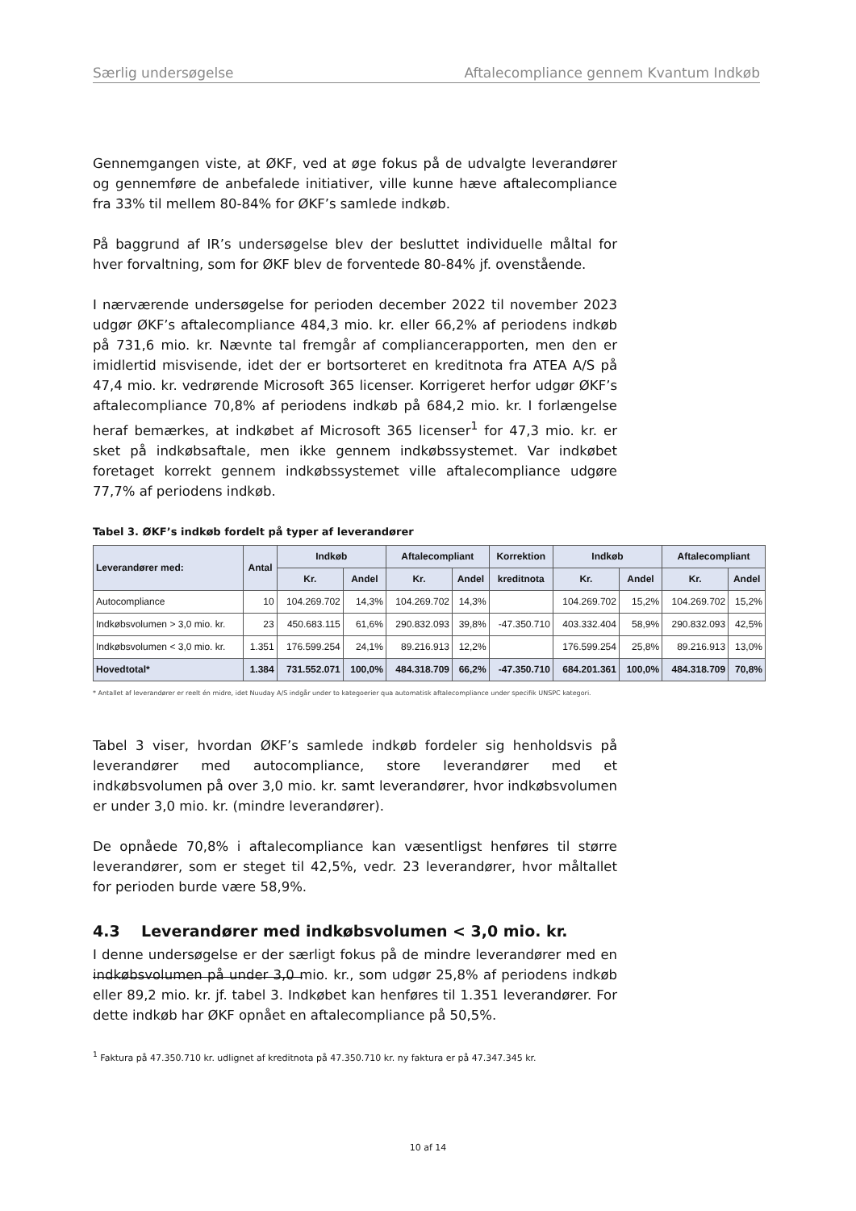Særlig undersøgelse Aftalecompliance gennem Kvantum Indkøb
Gennemgangen viste, at ØKF, ved at øge fokus på de udvalgte leverandører og gennemføre de anbefalede initiativer, ville kunne hæve aftalecompliance fra 33% til mellem 80-84% for ØKF’s samlede indkøb.
På baggrund af IR’s undersøgelse blev der besluttet individuelle måltal for hver forvaltning, som for ØKF blev de forventede 80-84% jf. ovenstående.
I nærværende undersøgelse for perioden december 2022 til november 2023 udgør ØKF’s aftalecompliance 484,3 mio. kr. eller 66,2% af periodens indkøb på 731,6 mio. kr. Nævnte tal fremgår af compliancerapporten, men den er imidlertid misvisende, idet der er bortsorteret en kreditnota fra ATEA A/S på 47,4 mio. kr. vedrørende Microsoft 365 licenser. Korrigeret herfor udgør ØKF’s aftalecompliance 70,8% af periodens indkøb på 684,2 mio. kr. I forlængelse heraf bemærkes, at indkøbet af Microsoft 365 licenser<sup>1</sup> for 47,3 mio. kr. er sket på indkøbsaftale, men ikke gennem indkøbssystemet. Var indkøbet foretaget korrekt gennem indkøbssystemet ville aftalecompliance udgøre 77,7% af periodens indkøb.
Tabel 3. ØKF’s indkøb fordelt på typer af leverandører
| Leverandører med: | Antal | Indkøb | | Aftalecompliant | | Korrektion | Indkøb | | Aftalecompliant | |
| --- | --- | --- | --- | --- | --- | --- | --- | --- | --- | --- |
| | | Kr. | Andel | Kr. | Andel | kreditnota | Kr. | Andel | Kr. | Andel |
| Autocompliance | 10 | 104.269.702 | 14,3% | 104.269.702 | 14,3% | | 104.269.702 | 15,2% | 104.269.702 | 15,2% |
| Indkøbsvolumen > 3,0 mio. kr. | 23 | 450.683.115 | 61,6% | 290.832.093 | 39,8% | -47.350.710 | 403.332.404 | 58,9% | 290.832.093 | 42,5% |
| Indkøbsvolumen < 3,0 mio. kr. | 1.351 | 176.599.254 | 24,1% | 89.216.913 | 12,2% | | 176.599.254 | 25,8% | 89.216.913 | 13,0% |
| Hovedtotal* | 1.384 | 731.552.071 | 100,0% | 484.318.709 | 66,2% | -47.350.710 | 684.201.361 | 100,0% | 484.318.709 | 70,8% |
* Antallet af leverandører er reelt én midre, idet Nuuday A/S indgår under to kategoerier qua automatisk aftalecompliance under specifik UNSPC kategori.
Tabel 3 viser, hvordan ØKF’s samlede indkøb fordeler sig henholdsvis på leverandører med autocompliance, store leverandører med et indkøbsvolumen på over 3,0 mio. kr. samt leverandører, hvor indkøbsvolumen er under 3,0 mio. kr. (mindre leverandører).
De opnåede 70,8% i aftalecompliance kan væsentligst henføres til større leverandører, som er steget til 42,5%, vedr. 23 leverandører, hvor måltallet for perioden burde være 58,9%.
4.3 Leverandører med indkøbsvolumen < 3,0 mio. kr.
I denne undersøgelse er der særligt fokus på de mindre leverandører med en indkøbsvolumen på under 3,0 mio. kr., som udgør 25,8% af periodens indkøb eller 89,2 mio. kr. jf. tabel 3. Indkøbet kan henføres til 1.351 leverandører. For dette indkøb har ØKF opnået en aftalecompliance på 50,5%.
<sup>1</sup> Faktura på 47.350.710 kr. udlignet af kreditnota på 47.350.710 kr. ny faktura er på 47.347.345 kr.
10 af 14